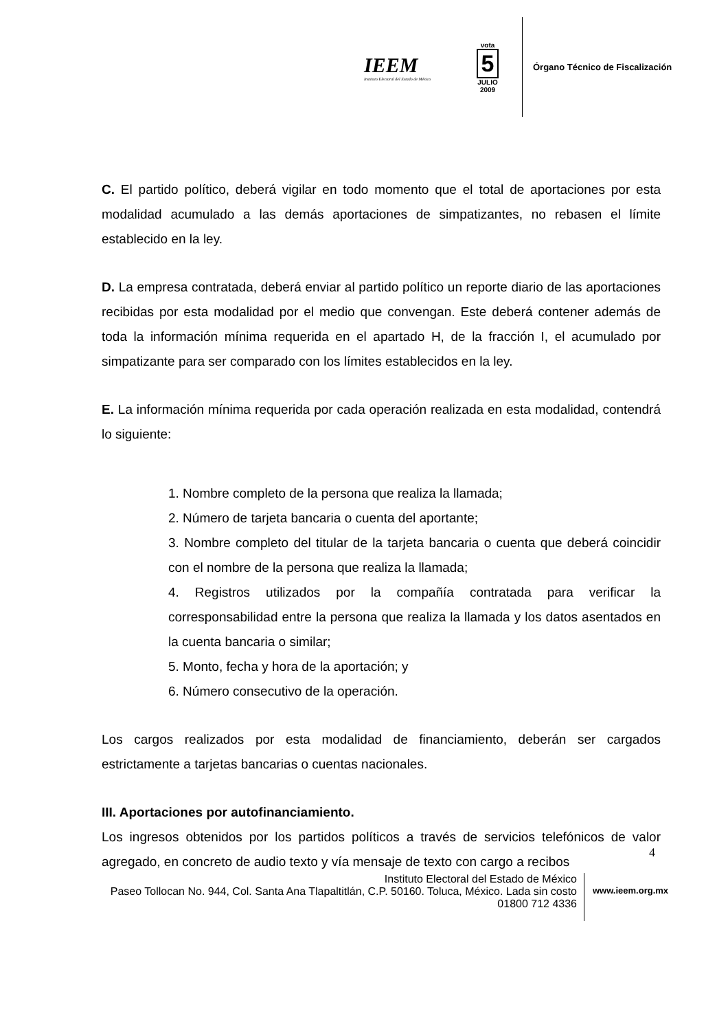IEEM
Instituto Electoral del Estado de México
vota
5
JULIO
2009
Órgano Técnico de Fiscalización
C. El partido político, deberá vigilar en todo momento que el total de aportaciones por esta modalidad acumulado a las demás aportaciones de simpatizantes, no rebasen el límite establecido en la ley.
D. La empresa contratada, deberá enviar al partido político un reporte diario de las aportaciones recibidas por esta modalidad por el medio que convengan. Este deberá contener además de toda la información mínima requerida en el apartado H, de la fracción I, el acumulado por simpatizante para ser comparado con los límites establecidos en la ley.
E. La información mínima requerida por cada operación realizada en esta modalidad, contendrá lo siguiente:
1. Nombre completo de la persona que realiza la llamada;
2. Número de tarjeta bancaria o cuenta del aportante;
3. Nombre completo del titular de la tarjeta bancaria o cuenta que deberá coincidir con el nombre de la persona que realiza la llamada;
4. Registros utilizados por la compañía contratada para verificar la corresponsabilidad entre la persona que realiza la llamada y los datos asentados en la cuenta bancaria o similar;
5. Monto, fecha y hora de la aportación; y
6. Número consecutivo de la operación.
Los cargos realizados por esta modalidad de financiamiento, deberán ser cargados estrictamente a tarjetas bancarias o cuentas nacionales.
III. Aportaciones por autofinanciamiento.
Los ingresos obtenidos por los partidos políticos a través de servicios telefónicos de valor agregado, en concreto de audio texto y vía mensaje de texto con cargo a recibos
4
Instituto Electoral del Estado de México
Paseo Tollocan No. 944, Col. Santa Ana Tlapaltitlán, C.P. 50160. Toluca, México. Lada sin costo 01800 712 4336
www.ieem.org.mx